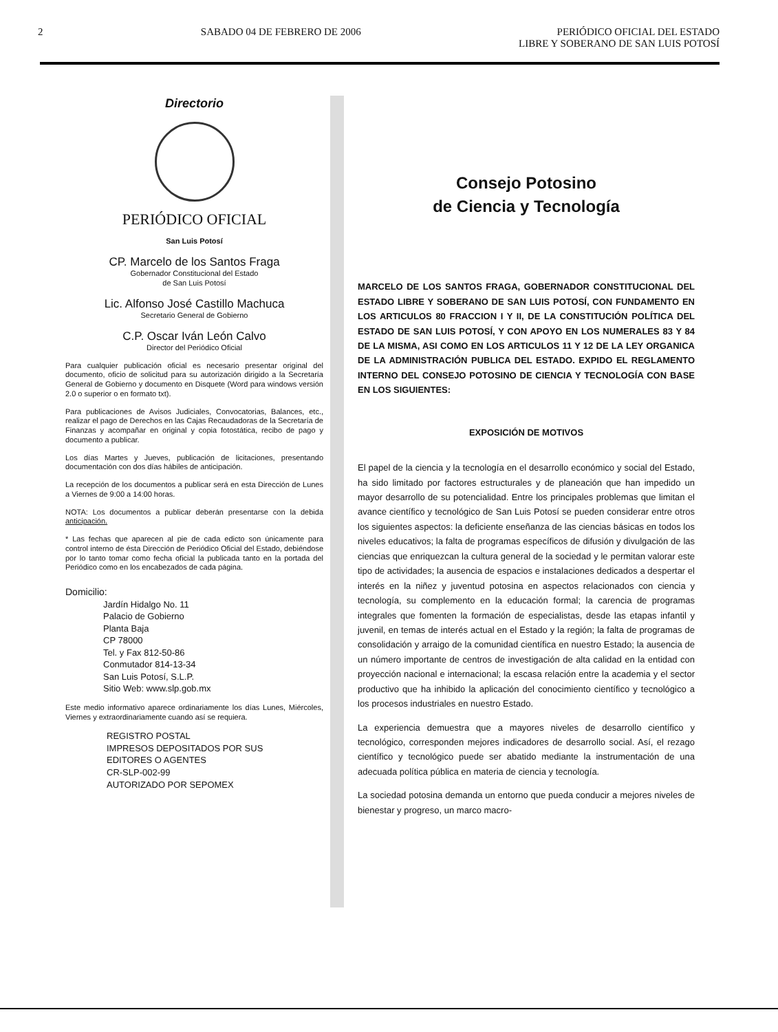2 SABADO 04 DE FEBRERO DE 2006 PERIÓDICO OFICIAL DEL ESTADO
LIBRE Y SOBERANO DE SAN LUIS POTOSÍ
Directorio
PERIÓDICO OFICIAL
San Luis Potosí
CP. Marcelo de los Santos Fraga
Gobernador Constitucional del Estado
de San Luis Potosí
Lic. Alfonso José Castillo Machuca
Secretario General de Gobierno
C.P. Oscar Iván León Calvo
Director del Periódico Oficial
Para cualquier publicación oficial es necesario presentar original del documento, oficio de solicitud para su autorización dirigido a la Secretaría General de Gobierno y documento en Disquete (Word para windows versión 2.0 o superior o en formato txt).
Para publicaciones de Avisos Judiciales, Convocatorias, Balances, etc., realizar el pago de Derechos en las Cajas Recaudadoras de la Secretaría de Finanzas y acompañar en original y copia fotostática, recibo de pago y documento a publicar.
Los días Martes y Jueves, publicación de licitaciones, presentando documentación con dos días hábiles de anticipación.
La recepción de los documentos a publicar será en esta Dirección de Lunes a Viernes de 9:00 a 14:00 horas.
NOTA: Los documentos a publicar deberán presentarse con la debida anticipación.
* Las fechas que aparecen al pie de cada edicto son únicamente para control interno de ésta Dirección de Periódico Oficial del Estado, debiéndose por lo tanto tomar como fecha oficial la publicada tanto en la portada del Periódico como en los encabezados de cada página.
Domicilio:
Jardín Hidalgo No. 11
Palacio de Gobierno
Planta Baja
CP 78000
Tel. y Fax 812-50-86
Conmutador 814-13-34
San Luis Potosí, S.L.P.
Sitio Web: www.slp.gob.mx
Este medio informativo aparece ordinariamente los días Lunes, Miércoles, Viernes y extraordinariamente cuando así se requiera.
REGISTRO POSTAL
IMPRESOS DEPOSITADOS POR SUS
EDITORES O AGENTES
CR-SLP-002-99
AUTORIZADO POR SEPOMEX
Consejo Potosino
de Ciencia y Tecnología
MARCELO DE LOS SANTOS FRAGA, GOBERNADOR CONSTITUCIONAL DEL ESTADO LIBRE Y SOBERANO DE SAN LUIS POTOSÍ, CON FUNDAMENTO EN LOS ARTICULOS 80 FRACCION I Y II, DE LA CONSTITUCIÓN POLÍTICA DEL ESTADO DE SAN LUIS POTOSÍ, Y CON APOYO EN LOS NUMERALES 83 Y 84 DE LA MISMA, ASI COMO EN LOS ARTICULOS 11 Y 12 DE LA LEY ORGANICA DE LA ADMINISTRACIÓN PUBLICA DEL ESTADO. EXPIDO EL REGLAMENTO INTERNO DEL CONSEJO POTOSINO DE CIENCIA Y TECNOLOGÍA CON BASE EN LOS SIGUIENTES:
EXPOSICIÓN DE MOTIVOS
El papel de la ciencia y la tecnología en el desarrollo económico y social del Estado, ha sido limitado por factores estructurales y de planeación que han impedido un mayor desarrollo de su potencialidad. Entre los principales problemas que limitan el avance científico y tecnológico de San Luis Potosí se pueden considerar entre otros los siguientes aspectos: la deficiente enseñanza de las ciencias básicas en todos los niveles educativos; la falta de programas específicos de difusión y divulgación de las ciencias que enriquezcan la cultura general de la sociedad y le permitan valorar este tipo de actividades; la ausencia de espacios e instalaciones dedicados a despertar el interés en la niñez y juventud potosina en aspectos relacionados con ciencia y tecnología, su complemento en la educación formal; la carencia de programas integrales que fomenten la formación de especialistas, desde las etapas infantil y juvenil, en temas de interés actual en el Estado y la región; la falta de programas de consolidación y arraigo de la comunidad científica en nuestro Estado; la ausencia de un número importante de centros de investigación de alta calidad en la entidad con proyección nacional e internacional; la escasa relación entre la academia y el sector productivo que ha inhibido la aplicación del conocimiento científico y tecnológico a los procesos industriales en nuestro Estado.
La experiencia demuestra que a mayores niveles de desarrollo científico y tecnológico, corresponden mejores indicadores de desarrollo social. Así, el rezago científico y tecnológico puede ser abatido mediante la instrumentación de una adecuada política pública en materia de ciencia y tecnología.
La sociedad potosina demanda un entorno que pueda conducir a mejores niveles de bienestar y progreso, un marco macro-